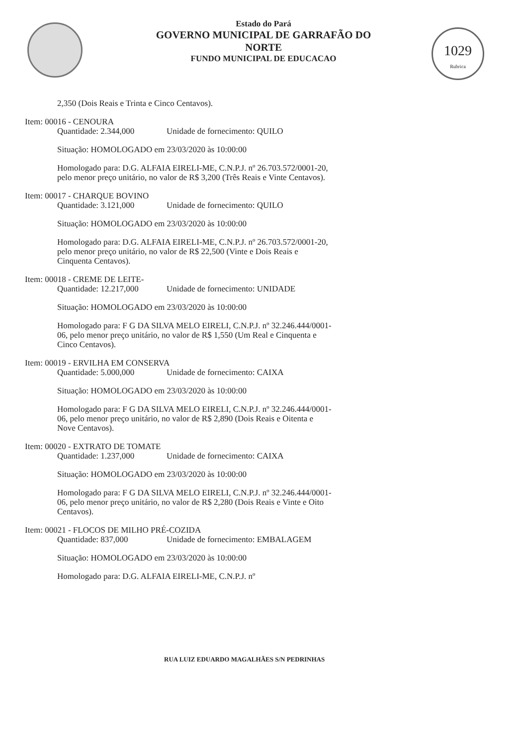Estado do Pará
GOVERNO MUNICIPAL DE GARRAFÃO DO NORTE
FUNDO MUNICIPAL DE EDUCACAO
1029
Rubrica
2,350 (Dois Reais e Trinta e Cinco Centavos).
Item: 00016 - CENOURA
Quantidade: 2.344,000 Unidade de fornecimento: QUILO
Situação: HOMOLOGADO em 23/03/2020 às 10:00:00
Homologado para: D.G. ALFAIA EIRELI-ME, C.N.P.J. nº 26.703.572/0001-20, pelo menor preço unitário, no valor de R$ 3,200 (Três Reais e Vinte Centavos).
Item: 00017 - CHARQUE BOVINO
Quantidade: 3.121,000 Unidade de fornecimento: QUILO
Situação: HOMOLOGADO em 23/03/2020 às 10:00:00
Homologado para: D.G. ALFAIA EIRELI-ME, C.N.P.J. nº 26.703.572/0001-20, pelo menor preço unitário, no valor de R$ 22,500 (Vinte e Dois Reais e Cinquenta Centavos).
Item: 00018 - CREME DE LEITE-
Quantidade: 12.217,000 Unidade de fornecimento: UNIDADE
Situação: HOMOLOGADO em 23/03/2020 às 10:00:00
Homologado para: F G DA SILVA MELO EIRELI, C.N.P.J. nº 32.246.444/0001-06, pelo menor preço unitário, no valor de R$ 1,550 (Um Real e Cinquenta e Cinco Centavos).
Item: 00019 - ERVILHA EM CONSERVA
Quantidade: 5.000,000 Unidade de fornecimento: CAIXA
Situação: HOMOLOGADO em 23/03/2020 às 10:00:00
Homologado para: F G DA SILVA MELO EIRELI, C.N.P.J. nº 32.246.444/0001-06, pelo menor preço unitário, no valor de R$ 2,890 (Dois Reais e Oitenta e Nove Centavos).
Item: 00020 - EXTRATO DE TOMATE
Quantidade: 1.237,000 Unidade de fornecimento: CAIXA
Situação: HOMOLOGADO em 23/03/2020 às 10:00:00
Homologado para: F G DA SILVA MELO EIRELI, C.N.P.J. nº 32.246.444/0001-06, pelo menor preço unitário, no valor de R$ 2,280 (Dois Reais e Vinte e Oito Centavos).
Item: 00021 - FLOCOS DE MILHO PRÉ-COZIDA
Quantidade: 837,000 Unidade de fornecimento: EMBALAGEM
Situação: HOMOLOGADO em 23/03/2020 às 10:00:00
Homologado para: D.G. ALFAIA EIRELI-ME, C.N.P.J. nº
RUA LUIZ EDUARDO MAGALHÃES S/N PEDRINHAS